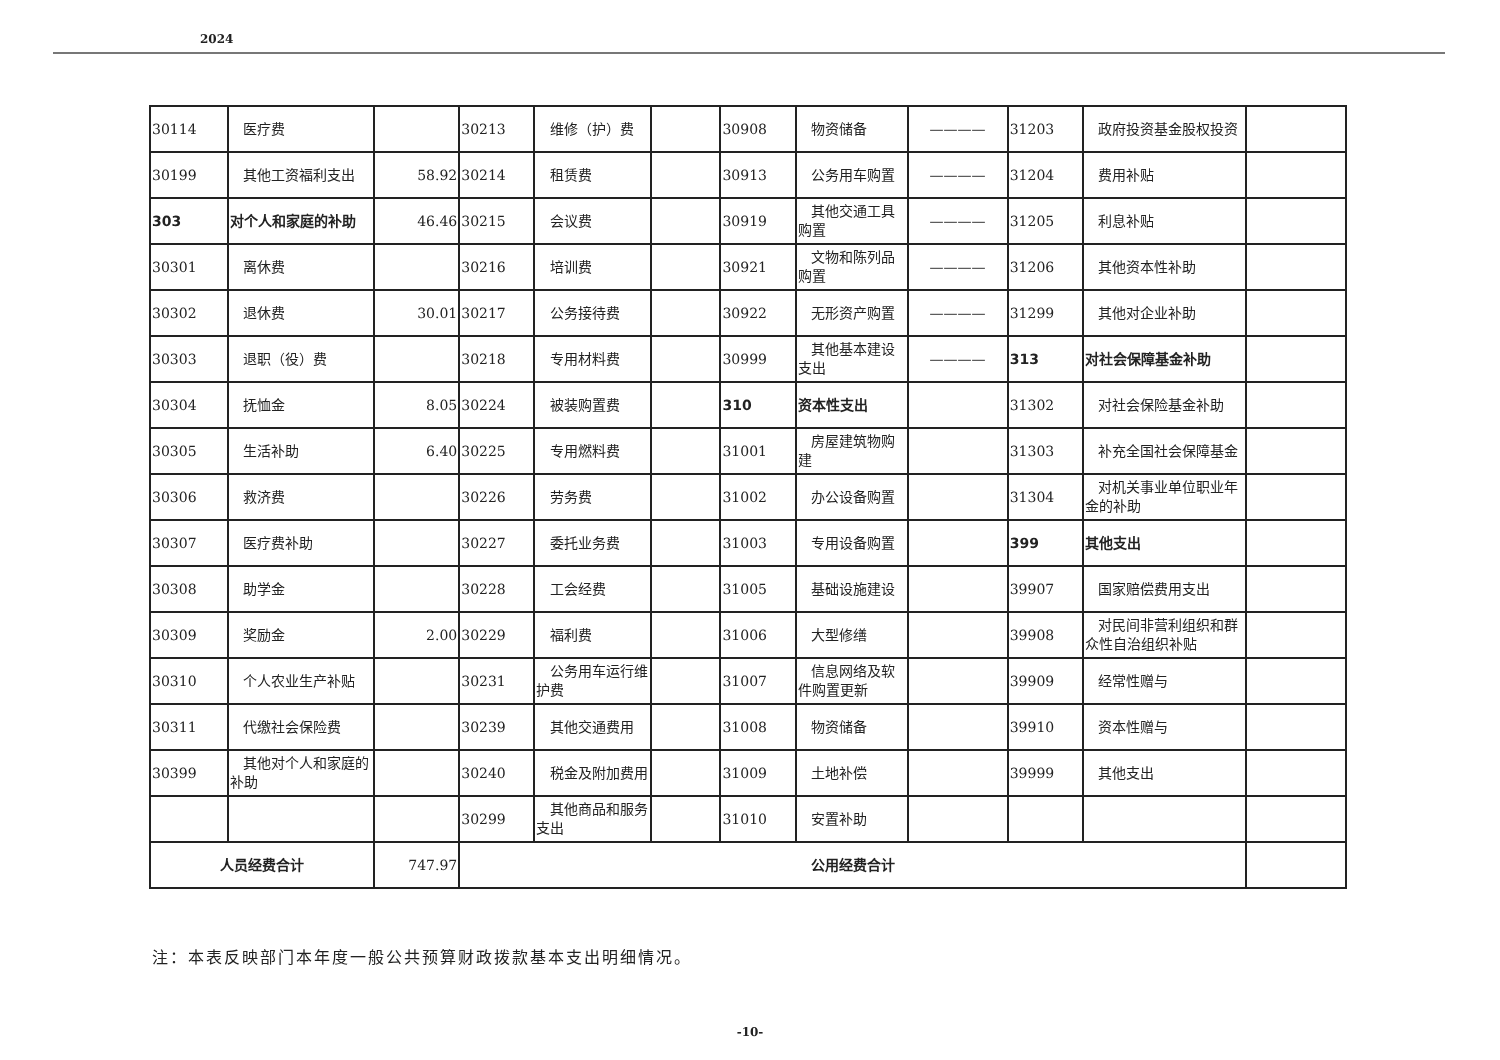2024
| 30114 | 医疗费 | | 30213 | 维修（护）费 | | 30908 | 物资储备 | ———— | 31203 | 政府投资基金股权投资 | |
| 30199 | 其他工资福利支出 | 58.92 | 30214 | 租赁费 | | 30913 | 公务用车购置 | ———— | 31204 | 费用补贴 | |
| 303 | 对个人和家庭的补助 | 46.46 | 30215 | 会议费 | | 30919 | 其他交通工具购置 | ———— | 31205 | 利息补贴 | |
| 30301 | 离休费 | | 30216 | 培训费 | | 30921 | 文物和陈列品购置 | ———— | 31206 | 其他资本性补助 | |
| 30302 | 退休费 | 30.01 | 30217 | 公务接待费 | | 30922 | 无形资产购置 | ———— | 31299 | 其他对企业补助 | |
| 30303 | 退职（役）费 | | 30218 | 专用材料费 | | 30999 | 其他基本建设支出 | ———— | 313 | 对社会保障基金补助 | |
| 30304 | 抚恤金 | 8.05 | 30224 | 被装购置费 | | 310 | 资本性支出 | | 31302 | 对社会保险基金补助 | |
| 30305 | 生活补助 | 6.40 | 30225 | 专用燃料费 | | 31001 | 房屋建筑物购建 | | 31303 | 补充全国社会保障基金 | |
| 30306 | 救济费 | | 30226 | 劳务费 | | 31002 | 办公设备购置 | | 31304 | 对机关事业单位职业年金的补助 | |
| 30307 | 医疗费补助 | | 30227 | 委托业务费 | | 31003 | 专用设备购置 | | 399 | 其他支出 | |
| 30308 | 助学金 | | 30228 | 工会经费 | | 31005 | 基础设施建设 | | 39907 | 国家赔偿费用支出 | |
| 30309 | 奖励金 | 2.00 | 30229 | 福利费 | | 31006 | 大型修缮 | | 39908 | 对民间非营利组织和群众性自治组织补贴 | |
| 30310 | 个人农业生产补贴 | | 30231 | 公务用车运行维护费 | | 31007 | 信息网络及软件购置更新 | | 39909 | 经常性赠与 | |
| 30311 | 代缴社会保险费 | | 30239 | 其他交通费用 | | 31008 | 物资储备 | | 39910 | 资本性赠与 | |
| 30399 | 其他对个人和家庭的补助 | | 30240 | 税金及附加费用 | | 31009 | 土地补偿 | | 39999 | 其他支出 | |
| | | | 30299 | 其他商品和服务支出 | | 31010 | 安置补助 | | | | |
| 人员经费合计 | | 747.97 | 公用经费合计 | | | | | | | | |
注：本表反映部门本年度一般公共预算财政拨款基本支出明细情况。
-10-